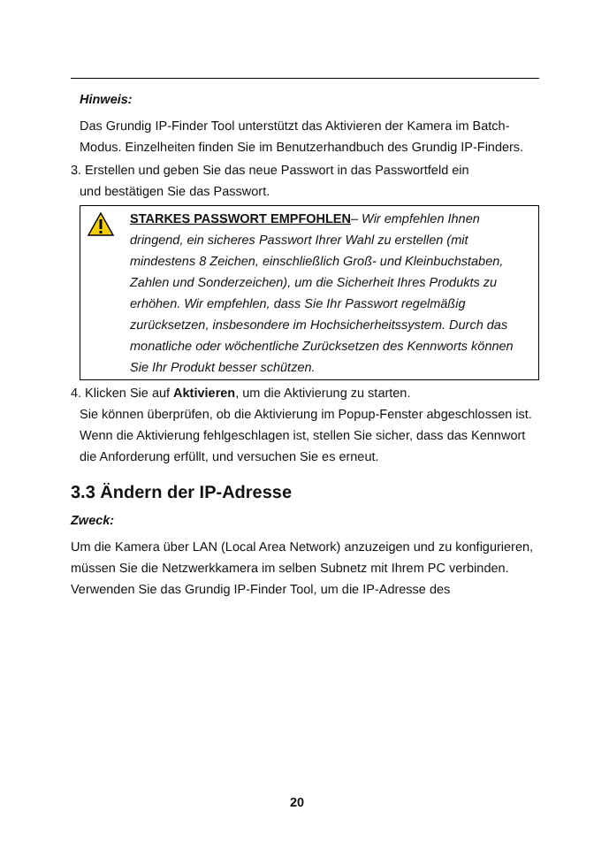Hinweis:
Das Grundig IP-Finder Tool unterstützt das Aktivieren der Kamera im Batch-Modus. Einzelheiten finden Sie im Benutzerhandbuch des Grundig IP-Finders.
3. Erstellen und geben Sie das neue Passwort in das Passwortfeld ein
und bestätigen Sie das Passwort.
STARKES PASSWORT EMPFOHLEN– Wir empfehlen Ihnen dringend, ein sicheres Passwort Ihrer Wahl zu erstellen (mit mindestens 8 Zeichen, einschließlich Groß- und Kleinbuchstaben, Zahlen und Sonderzeichen), um die Sicherheit Ihres Produkts zu erhöhen. Wir empfehlen, dass Sie Ihr Passwort regelmäßig zurücksetzen, insbesondere im Hochsicherheitssystem. Durch das monatliche oder wöchentliche Zurücksetzen des Kennworts können Sie Ihr Produkt besser schützen.
4. Klicken Sie auf Aktivieren, um die Aktivierung zu starten.
Sie können überprüfen, ob die Aktivierung im Popup-Fenster abgeschlossen ist. Wenn die Aktivierung fehlgeschlagen ist, stellen Sie sicher, dass das Kennwort die Anforderung erfüllt, und versuchen Sie es erneut.
3.3 Ändern der IP-Adresse
Zweck:
Um die Kamera über LAN (Local Area Network) anzuzeigen und zu konfigurieren, müssen Sie die Netzwerkkamera im selben Subnetz mit Ihrem PC verbinden.
Verwenden Sie das Grundig IP-Finder Tool, um die IP-Adresse des
20